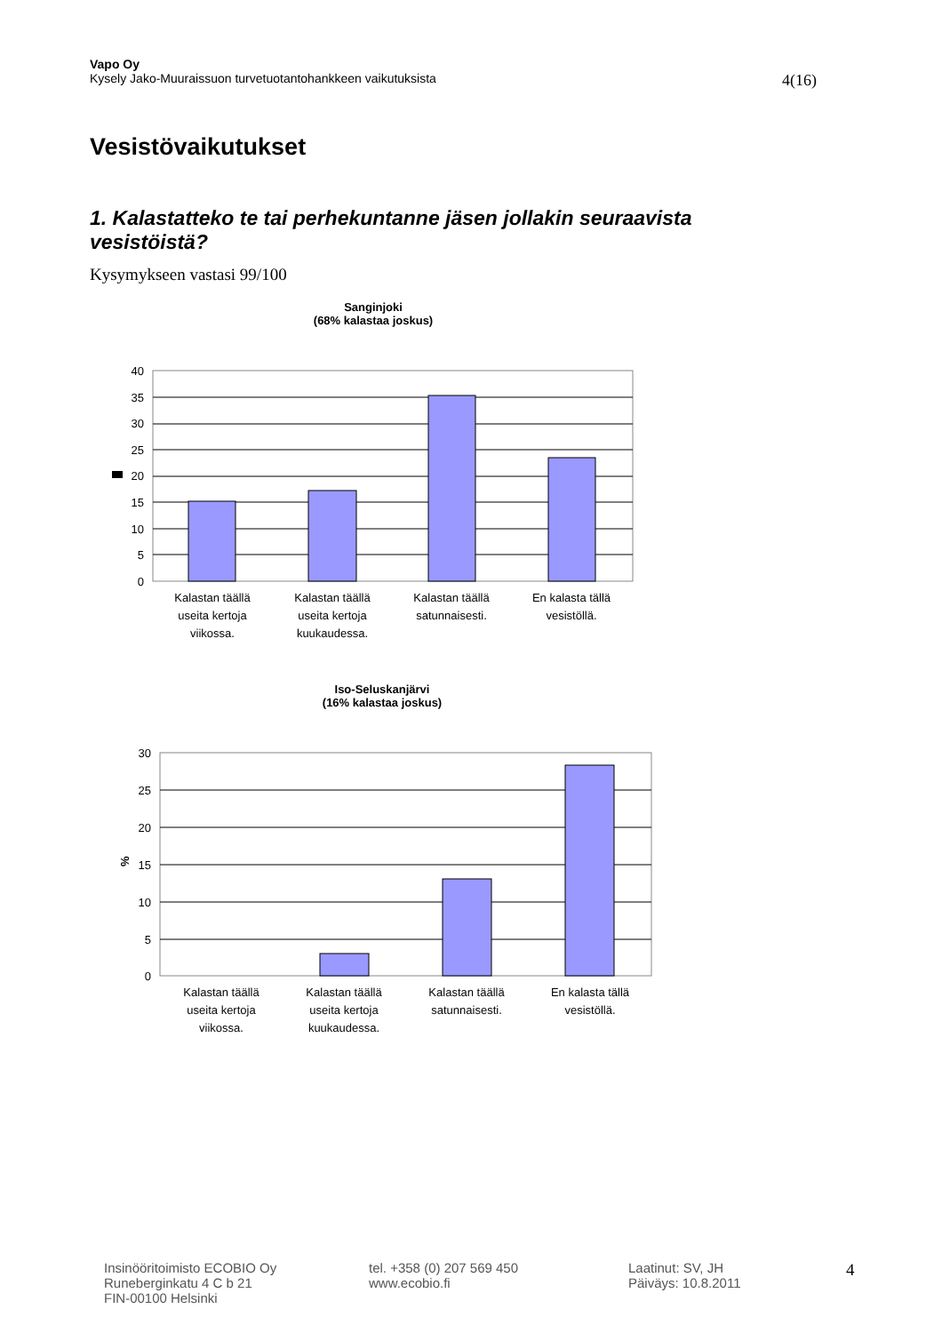Vapo Oy
Kysely Jako-Muuraissuon turvetuotantohankkeen vaikutuksista 4(16)
Vesistövaikutukset
1. Kalastatteko te tai perhekuntanne jäsen jollakin seuraavista vesistöistä?
Kysymykseen vastasi 99/100
Sanginjoki
(68% kalastaa joskus)
40
35
30
25
20
15
10
5
0
Kalastan täällä
useita kertoja
viikossa.
Kalastan täällä
useita kertoja
kuukaudessa.
Kalastan täällä
satunnaisesti.
En kalasta tällä
vesistöllä.
Iso-Seluskanjärvi
(16% kalastaa joskus)
%
30
25
20
15
10
5
0
Kalastan täällä
useita kertoja
viikossa.
Kalastan täällä
useita kertoja
kuukaudessa.
Kalastan täällä
satunnaisesti.
En kalasta tällä
vesistöllä.
Insinööritoimisto ECOBIO Oy
Runeberginkatu 4 C b 21
FIN-00100 Helsinki
tel. +358 (0) 207 569 450
www.ecobio.fi
Laatinut: SV, JH
Päiväys: 10.8.2011
4